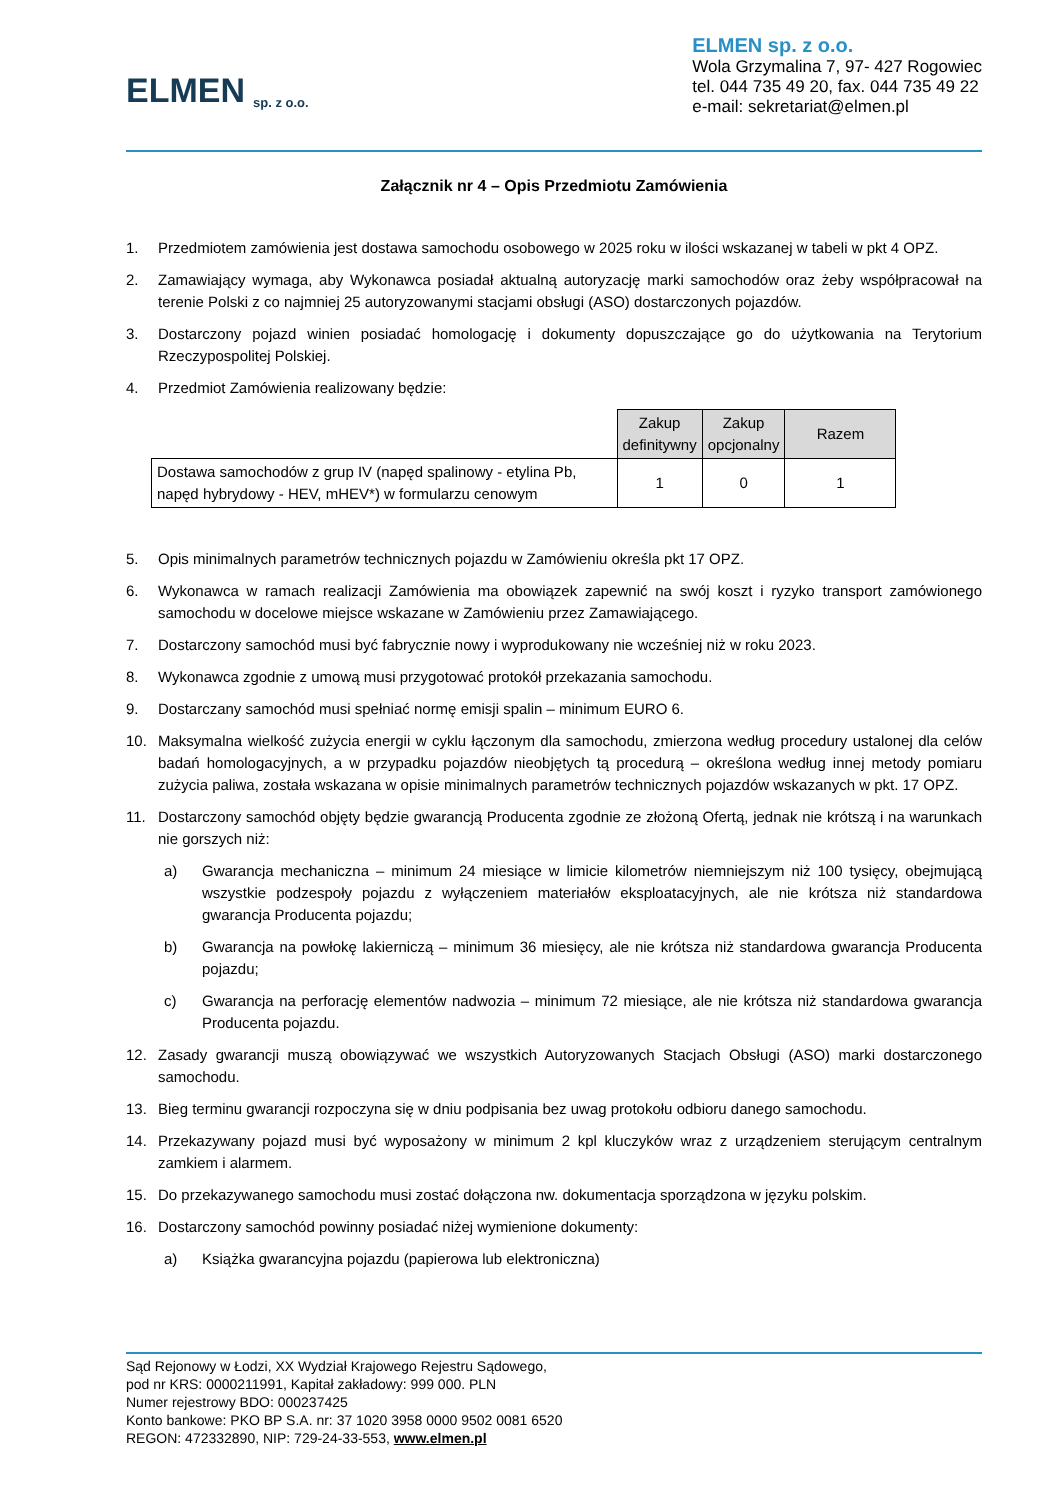ELMEN sp. z o.o.
ELMEN sp. z o.o.
Wola Grzymalina 7, 97- 427 Rogowiec
tel. 044 735 49 20, fax. 044 735 49 22
e-mail: sekretariat@elmen.pl
Załącznik nr 4 – Opis Przedmiotu Zamówienia
1. Przedmiotem zamówienia jest dostawa samochodu osobowego w 2025 roku w ilości wskazanej w tabeli w pkt 4 OPZ.
2. Zamawiający wymaga, aby Wykonawca posiadał aktualną autoryzację marki samochodów oraz żeby współpracował na terenie Polski z co najmniej 25 autoryzowanymi stacjami obsługi (ASO) dostarczonych pojazdów.
3. Dostarczony pojazd winien posiadać homologację i dokumenty dopuszczające go do użytkowania na Terytorium Rzeczypospolitej Polskiej.
4. Przedmiot Zamówienia realizowany będzie:
| | Zakup definitywny | Zakup opcjonalny | Razem |
| Dostawa samochodów z grup IV (napęd spalinowy - etylina Pb, napęd hybrydowy - HEV, mHEV*) w formularzu cenowym | 1 | 0 | 1 |
5. Opis minimalnych parametrów technicznych pojazdu w Zamówieniu określa pkt 17 OPZ.
6. Wykonawca w ramach realizacji Zamówienia ma obowiązek zapewnić na swój koszt i ryzyko transport zamówionego samochodu w docelowe miejsce wskazane w Zamówieniu przez Zamawiającego.
7. Dostarczony samochód musi być fabrycznie nowy i wyprodukowany nie wcześniej niż w roku 2023.
8. Wykonawca zgodnie z umową musi przygotować protokół przekazania samochodu.
9. Dostarczany samochód musi spełniać normę emisji spalin – minimum EURO 6.
10. Maksymalna wielkość zużycia energii w cyklu łączonym dla samochodu, zmierzona według procedury ustalonej dla celów badań homologacyjnych, a w przypadku pojazdów nieobjętych tą procedurą – określona według innej metody pomiaru zużycia paliwa, została wskazana w opisie minimalnych parametrów technicznych pojazdów wskazanych w pkt. 17 OPZ.
11. Dostarczony samochód objęty będzie gwarancją Producenta zgodnie ze złożoną Ofertą, jednak nie krótszą i na warunkach nie gorszych niż:
a) Gwarancja mechaniczna – minimum 24 miesiące w limicie kilometrów niemniejszym niż 100 tysięcy, obejmującą wszystkie podzespoły pojazdu z wyłączeniem materiałów eksploatacyjnych, ale nie krótsza niż standardowa gwarancja Producenta pojazdu;
b) Gwarancja na powłokę lakierniczą – minimum 36 miesięcy, ale nie krótsza niż standardowa gwarancja Producenta pojazdu;
c) Gwarancja na perforację elementów nadwozia – minimum 72 miesiące, ale nie krótsza niż standardowa gwarancja Producenta pojazdu.
12. Zasady gwarancji muszą obowiązywać we wszystkich Autoryzowanych Stacjach Obsługi (ASO) marki dostarczonego samochodu.
13. Bieg terminu gwarancji rozpoczyna się w dniu podpisania bez uwag protokołu odbioru danego samochodu.
14. Przekazywany pojazd musi być wyposażony w minimum 2 kpl kluczyków wraz z urządzeniem sterującym centralnym zamkiem i alarmem.
15. Do przekazywanego samochodu musi zostać dołączona nw. dokumentacja sporządzona w języku polskim.
16. Dostarczony samochód powinny posiadać niżej wymienione dokumenty:
a) Książka gwarancyjna pojazdu (papierowa lub elektroniczna)
Sąd Rejonowy w Łodzi, XX Wydział Krajowego Rejestru Sądowego,
pod nr KRS: 0000211991, Kapitał zakładowy: 999 000. PLN
Numer rejestrowy BDO: 000237425
Konto bankowe: PKO BP S.A. nr: 37 1020 3958 0000 9502 0081 6520
REGON: 472332890, NIP: 729-24-33-553, www.elmen.pl